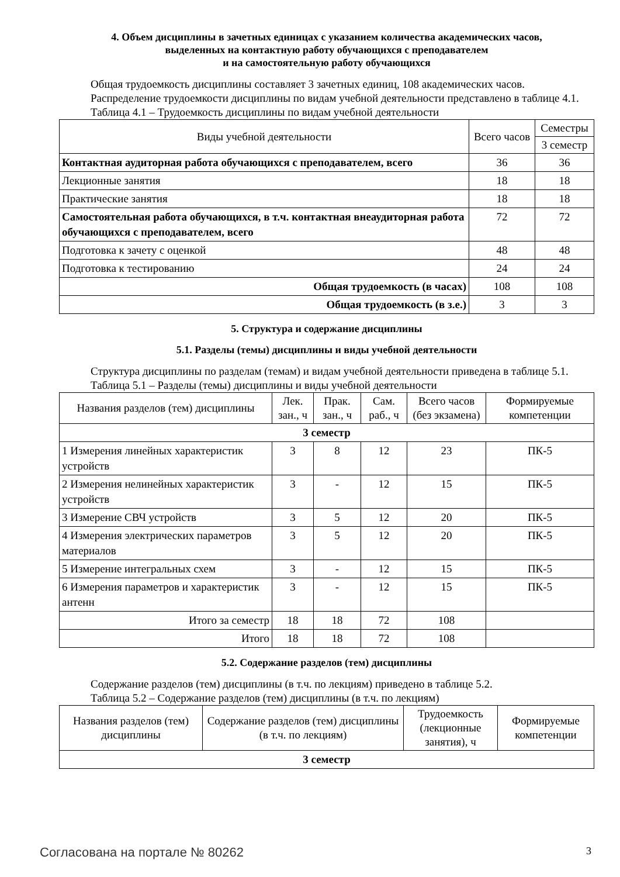4. Объем дисциплины в зачетных единицах с указанием количества академических часов,
выделенных на контактную работу обучающихся с преподавателем
и на самостоятельную работу обучающихся
Общая трудоемкость дисциплины составляет 3 зачетных единиц, 108 академических часов.
Распределение трудоемкости дисциплины по видам учебной деятельности представлено в таблице 4.1.
Таблица 4.1 – Трудоемкость дисциплины по видам учебной деятельности
| Виды учебной деятельности | Всего часов | Семестры |
| --- | --- | --- |
| | | 3 семестр |
| Контактная аудиторная работа обучающихся с преподавателем, всего | 36 | 36 |
| Лекционные занятия | 18 | 18 |
| Практические занятия | 18 | 18 |
| Самостоятельная работа обучающихся, в т.ч. контактная внеаудиторная работа обучающихся с преподавателем, всего | 72 | 72 |
| Подготовка к зачету с оценкой | 48 | 48 |
| Подготовка к тестированию | 24 | 24 |
| Общая трудоемкость (в часах) | 108 | 108 |
| Общая трудоемкость (в з.е.) | 3 | 3 |
5. Структура и содержание дисциплины
5.1. Разделы (темы) дисциплины и виды учебной деятельности
Структура дисциплины по разделам (темам) и видам учебной деятельности приведена в таблице 5.1.
Таблица 5.1 – Разделы (темы) дисциплины и виды учебной деятельности
| Названия разделов (тем) дисциплины | Лек. зан., ч | Прак. зан., ч | Сам. раб., ч | Всего часов (без экзамена) | Формируемые компетенции |
| --- | --- | --- | --- | --- | --- |
| 3 семестр | | | | | |
| 1 Измерения линейных характеристик устройств | 3 | 8 | 12 | 23 | ПК-5 |
| 2 Измерения нелинейных характеристик устройств | 3 | - | 12 | 15 | ПК-5 |
| 3 Измерение СВЧ устройств | 3 | 5 | 12 | 20 | ПК-5 |
| 4 Измерения электрических параметров материалов | 3 | 5 | 12 | 20 | ПК-5 |
| 5 Измерение интегральных схем | 3 | - | 12 | 15 | ПК-5 |
| 6 Измерения параметров и характеристик антенн | 3 | - | 12 | 15 | ПК-5 |
| Итого за семестр | 18 | 18 | 72 | 108 | |
| Итого | 18 | 18 | 72 | 108 | |
5.2. Содержание разделов (тем) дисциплины
Содержание разделов (тем) дисциплины (в т.ч. по лекциям) приведено в таблице 5.2.
Таблица 5.2 – Содержание разделов (тем) дисциплины (в т.ч. по лекциям)
| Названия разделов (тем) дисциплины | Содержание разделов (тем) дисциплины (в т.ч. по лекциям) | Трудоемкость (лекционные занятия), ч | Формируемые компетенции |
| --- | --- | --- | --- |
| 3 семестр | | | |
Согласована на портале № 80262 3